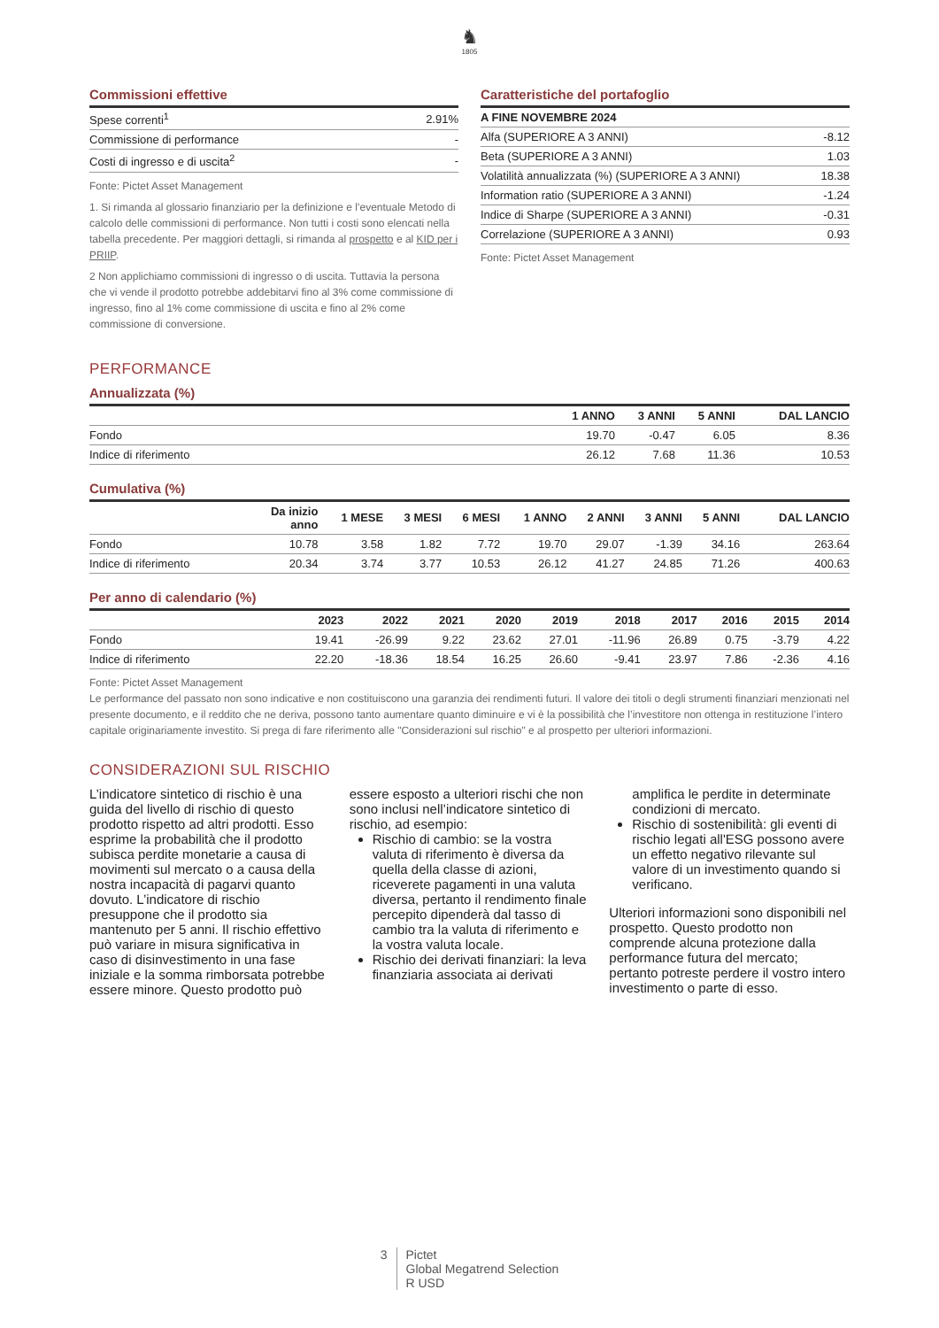♞
1805
Commissioni effettive
| Spese correnti<sup>1</sup> | 2.91% |
| Commissione di performance | - |
| Costi di ingresso e di uscita<sup>2</sup> | - |
Fonte: Pictet Asset Management
1. Si rimanda al glossario finanziario per la definizione e l’eventuale Metodo di calcolo delle commissioni di performance. Non tutti i costi sono elencati nella tabella precedente. Per maggiori dettagli, si rimanda al prospetto e al KID per i PRIIP.
2 Non applichiamo commissioni di ingresso o di uscita. Tuttavia la persona che vi vende il prodotto potrebbe addebitarvi fino al 3% come commissione di ingresso, fino al 1% come commissione di uscita e fino al 2% come commissione di conversione.
Caratteristiche del portafoglio
| A FINE NOVEMBRE 2024 | |
| --- | --- |
| Alfa (SUPERIORE A 3 ANNI) | -8.12 |
| Beta (SUPERIORE A 3 ANNI) | 1.03 |
| Volatilità annualizzata (%) (SUPERIORE A 3 ANNI) | 18.38 |
| Information ratio (SUPERIORE A 3 ANNI) | -1.24 |
| Indice di Sharpe (SUPERIORE A 3 ANNI) | -0.31 |
| Correlazione (SUPERIORE A 3 ANNI) | 0.93 |
Fonte: Pictet Asset Management
PERFORMANCE
Annualizzata (%)
| | 1 ANNO | 3 ANNI | 5 ANNI | DAL LANCIO |
| --- | --- | --- | --- | --- |
| Fondo | 19.70 | -0.47 | 6.05 | 8.36 |
| Indice di riferimento | 26.12 | 7.68 | 11.36 | 10.53 |
Cumulativa (%)
| | Da inizio anno | 1 MESE | 3 MESI | 6 MESI | 1 ANNO | 2 ANNI | 3 ANNI | 5 ANNI | DAL LANCIO |
| --- | --- | --- | --- | --- | --- | --- | --- | --- | --- |
| Fondo | 10.78 | 3.58 | 1.82 | 7.72 | 19.70 | 29.07 | -1.39 | 34.16 | 263.64 |
| Indice di riferimento | 20.34 | 3.74 | 3.77 | 10.53 | 26.12 | 41.27 | 24.85 | 71.26 | 400.63 |
Per anno di calendario (%)
| | 2023 | 2022 | 2021 | 2020 | 2019 | 2018 | 2017 | 2016 | 2015 | 2014 |
| --- | --- | --- | --- | --- | --- | --- | --- | --- | --- | --- |
| Fondo | 19.41 | -26.99 | 9.22 | 23.62 | 27.01 | -11.96 | 26.89 | 0.75 | -3.79 | 4.22 |
| Indice di riferimento | 22.20 | -18.36 | 18.54 | 16.25 | 26.60 | -9.41 | 23.97 | 7.86 | -2.36 | 4.16 |
Fonte: Pictet Asset Management
Le performance del passato non sono indicative e non costituiscono una garanzia dei rendimenti futuri. Il valore dei titoli o degli strumenti finanziari menzionati nel presente documento, e il reddito che ne deriva, possono tanto aumentare quanto diminuire e vi è la possibilità che l’investitore non ottenga in restituzione l’intero capitale originariamente investito. Si prega di fare riferimento alle "Considerazioni sul rischio" e al prospetto per ulteriori informazioni.
CONSIDERAZIONI SUL RISCHIO
L’indicatore sintetico di rischio è una guida del livello di rischio di questo prodotto rispetto ad altri prodotti. Esso esprime la probabilità che il prodotto subisca perdite monetarie a causa di movimenti sul mercato o a causa della nostra incapacità di pagarvi quanto dovuto. L’indicatore di rischio presuppone che il prodotto sia mantenuto per 5 anni. Il rischio effettivo può variare in misura significativa in caso di disinvestimento in una fase iniziale e la somma rimborsata potrebbe essere minore. Questo prodotto può
essere esposto a ulteriori rischi che non sono inclusi nell’indicatore sintetico di rischio, ad esempio:
Rischio di cambio: se la vostra valuta di riferimento è diversa da quella della classe di azioni, riceverete pagamenti in una valuta diversa, pertanto il rendimento finale percepito dipenderà dal tasso di cambio tra la valuta di riferimento e la vostra valuta locale.
Rischio dei derivati finanziari: la leva finanziaria associata ai derivati
amplifica le perdite in determinate condizioni di mercato.
Rischio di sostenibilità: gli eventi di rischio legati all'ESG possono avere un effetto negativo rilevante sul valore di un investimento quando si verificano.
Ulteriori informazioni sono disponibili nel prospetto. Questo prodotto non comprende alcuna protezione dalla performance futura del mercato; pertanto potreste perdere il vostro intero investimento o parte di esso.
3 Pictet
Global Megatrend Selection
R USD